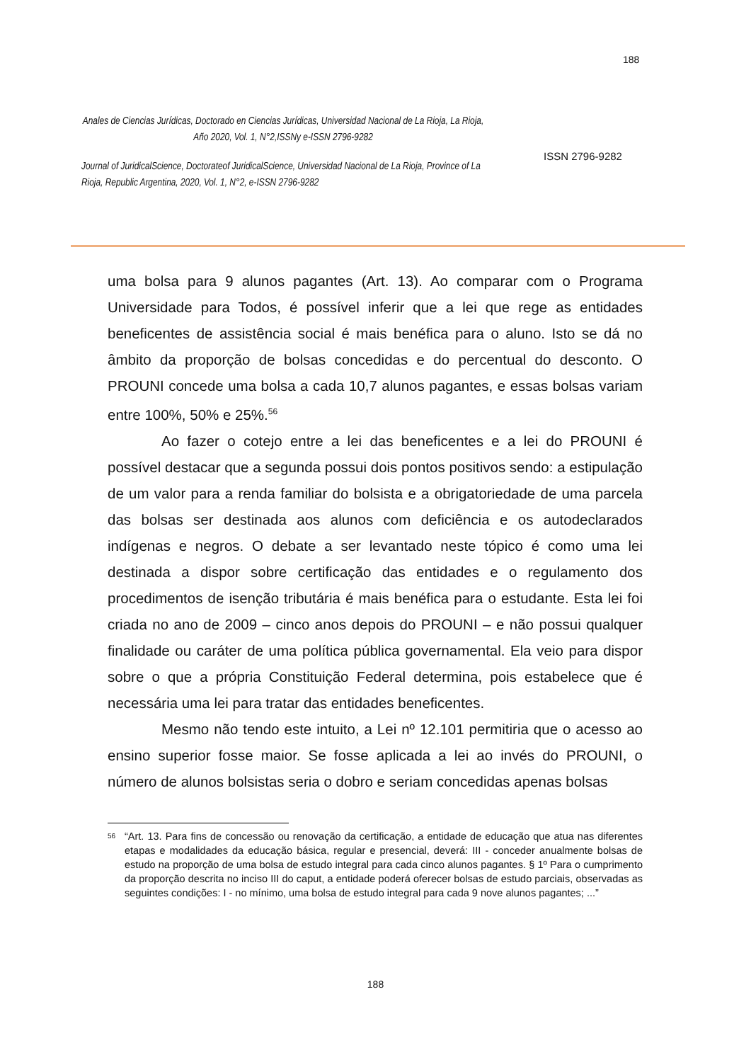188
Anales de Ciencias Jurídicas, Doctorado en Ciencias Jurídicas, Universidad Nacional de La Rioja, La Rioja, Año 2020, Vol. 1, N°2,ISSNy e-ISSN 2796-9282
Journal of JuridicalScience, Doctorateof JuridicalScience, Universidad Nacional de La Rioja, Province of La Rioja, Republic Argentina, 2020, Vol. 1, N°2, e-ISSN 2796-9282
ISSN 2796-9282
uma bolsa para 9 alunos pagantes (Art. 13). Ao comparar com o Programa Universidade para Todos, é possível inferir que a lei que rege as entidades beneficentes de assistência social é mais benéfica para o aluno. Isto se dá no âmbito da proporção de bolsas concedidas e do percentual do desconto. O PROUNI concede uma bolsa a cada 10,7 alunos pagantes, e essas bolsas variam entre 100%, 50% e 25%.<sup>56</sup>
Ao fazer o cotejo entre a lei das beneficentes e a lei do PROUNI é possível destacar que a segunda possui dois pontos positivos sendo: a estipulação de um valor para a renda familiar do bolsista e a obrigatoriedade de uma parcela das bolsas ser destinada aos alunos com deficiência e os autodeclarados indígenas e negros. O debate a ser levantado neste tópico é como uma lei destinada a dispor sobre certificação das entidades e o regulamento dos procedimentos de isenção tributária é mais benéfica para o estudante. Esta lei foi criada no ano de 2009 – cinco anos depois do PROUNI – e não possui qualquer finalidade ou caráter de uma política pública governamental. Ela veio para dispor sobre o que a própria Constituição Federal determina, pois estabelece que é necessária uma lei para tratar das entidades beneficentes.
Mesmo não tendo este intuito, a Lei nº 12.101 permitiria que o acesso ao ensino superior fosse maior. Se fosse aplicada a lei ao invés do PROUNI, o número de alunos bolsistas seria o dobro e seriam concedidas apenas bolsas
<sup>56</sup> “Art. 13. Para fins de concessão ou renovação da certificação, a entidade de educação que atua nas diferentes etapas e modalidades da educação básica, regular e presencial, deverá: III - conceder anualmente bolsas de estudo na proporção de uma bolsa de estudo integral para cada cinco alunos pagantes. § 1º Para o cumprimento da proporção descrita no inciso III do caput, a entidade poderá oferecer bolsas de estudo parciais, observadas as seguintes condições: I - no mínimo, uma bolsa de estudo integral para cada 9 nove alunos pagantes; ...”
188